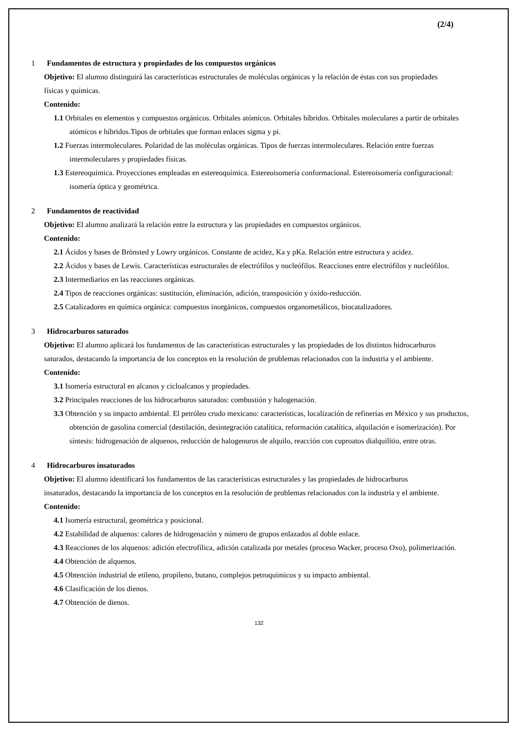(2/4)
1 Fundamentos de estructura y propiedades de los compuestos orgánicos
Objetivo: El alumno distinguirá las características estructurales de moléculas orgánicas y la relación de éstas con sus propiedades físicas y químicas.
Contenido:
1.1 Orbitales en elementos y compuestos orgánicos. Orbitales atómicos. Orbitales híbridos. Orbitales moleculares a partir de orbitales atómicos e híbridos.Tipos de orbitales que forman enlaces sigma y pi.
1.2 Fuerzas intermoleculares. Polaridad de las moléculas orgánicas. Tipos de fuerzas intermoleculares. Relación entre fuerzas intermoleculares y propiedades físicas.
1.3 Estereoquímica. Proyecciones empleadas en estereoquímica. Estereoisomería conformacional. Estereoisomería configuracional: isomería óptica y geométrica.
2 Fundamentos de reactividad
Objetivo: El alumno analizará la relación entre la estructura y las propiedades en compuestos orgánicos.
Contenido:
2.1 Ácidos y bases de Brönsted y Lowry orgánicos. Constante de acidez, Ka y pKa. Relación entre estructura y acidez.
2.2 Ácidos y bases de Lewis. Características estructurales de electrófilos y nucleófilos. Reacciones entre electrófilos y nucleófilos.
2.3 Intermediarios en las reacciones orgánicas.
2.4 Tipos de reacciones orgánicas: sustitución, eliminación, adición, transposición y óxido-reducción.
2.5 Catalizadores en química orgánica: compuestos inorgánicos, compuestos organometálicos, biocatalizadores.
3 Hidrocarburos saturados
Objetivo: El alumno aplicará los fundamentos de las características estructurales y las propiedades de los distintos hidrocarburos saturados, destacando la importancia de los conceptos en la resolución de problemas relacionados con la industria y el ambiente.
Contenido:
3.1 Isomería estructural en alcanos y cicloalcanos y propiedades.
3.2 Principales reacciones de los hidrocarburos saturados: combustión y halogenación.
3.3 Obtención y su impacto ambiental. El petróleo crudo mexicano: características, localización de refinerías en México y sus productos, obtención de gasolina comercial (destilación, desintegración catalítica, reformación catalítica, alquilación e isomerización). Por síntesis: hidrogenación de alquenos, reducción de halogenuros de alquilo, reacción con cuproatos dialquilitio, entre otras.
4 Hidrocarburos insaturados
Objetivo: El alumno identificará los fundamentos de las características estructurales y las propiedades de hidrocarburos insaturados, destacando la importancia de los conceptos en la resolución de problemas relacionados con la industria y el ambiente.
Contenido:
4.1 Isomería estructural, geométrica y posicional.
4.2 Estabilidad de alquenos: calores de hidrogenación y número de grupos enlazados al doble enlace.
4.3 Reacciones de los alquenos: adición electrofílica, adición catalizada por metales (proceso Wacker, proceso Oxo), polimerización.
4.4 Obtención de alquenos.
4.5 Obtención industrial de etileno, propileno, butano, complejos petroquímicos y su impacto ambiental.
4.6 Clasificación de los dienos.
4.7 Obtención de dienos.
132